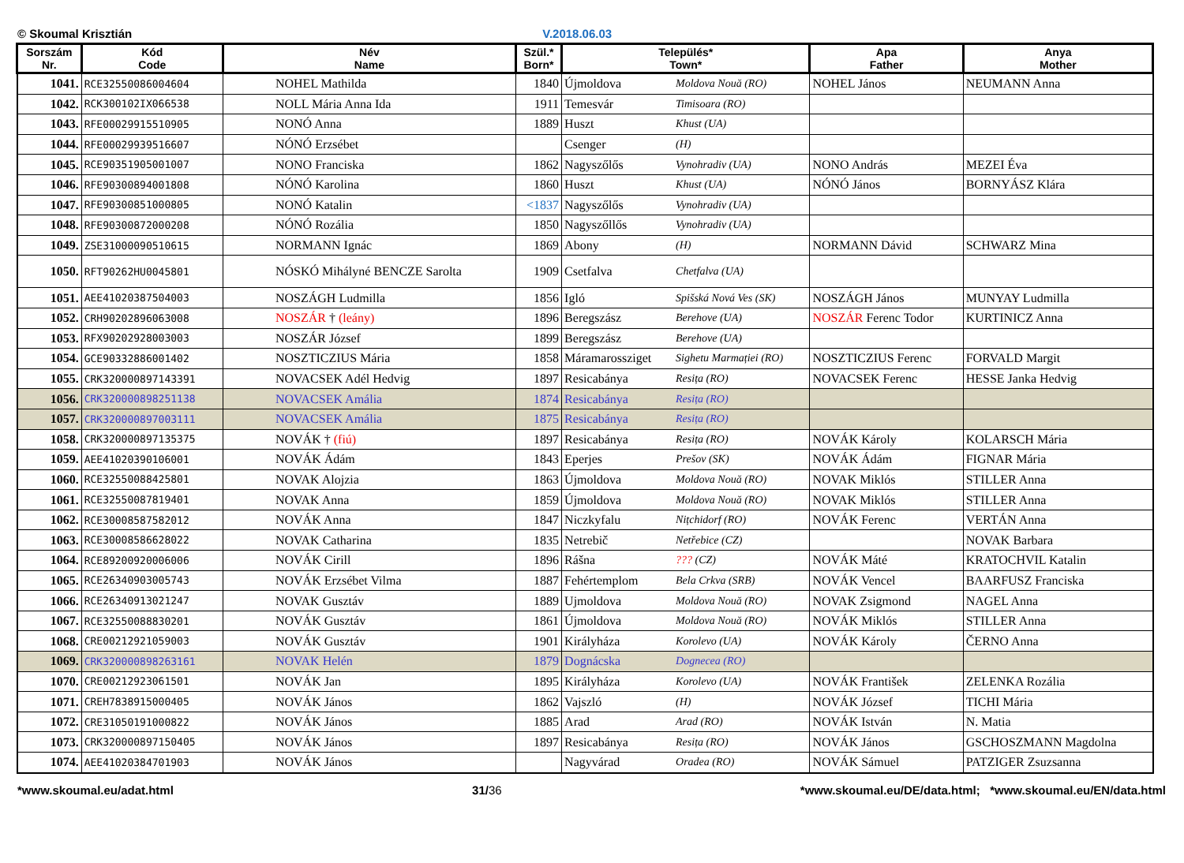© Skoumal Krisztián V.2018.06.03
| Sorszám Nr. | Kód Code | Név Name | Szül.* Born* | Település* Town* | | Apa Father | Anya Mother |
| --- | --- | --- | --- | --- | --- | --- | --- |
| 1041. | RCE32550086004604 | NOHEL Mathilda | 1840 | Újmoldova | Moldova Nouă (RO) | NOHEL János | NEUMANN Anna |
| 1042. | RCK300102IX066538 | NOLL Mária Anna Ida | 1911 | Temesvár | Timisoara (RO) | | |
| 1043. | RFE00029915510905 | NONÓ Anna | 1889 | Huszt | Khust (UA) | | |
| 1044. | RFE00029939516607 | NÓNÓ Erzsébet | | Csenger | (H) | | |
| 1045. | RCE90351905001007 | NONO Franciska | 1862 | Nagyszőlős | Vynohradiv (UA) | NONO András | MEZEI Éva |
| 1046. | RFE90300894001808 | NÓNÓ Karolina | 1860 | Huszt | Khust (UA) | NÓNÓ János | BORNYÁSZ Klára |
| 1047. | RFE90300851000805 | NONÓ Katalin | <1837 | Nagyszőlős | Vynohradiv (UA) | | |
| 1048. | RFE90300872000208 | NÓNÓ Rozália | 1850 | Nagyszőllős | Vynohradiv (UA) | | |
| 1049. | ZSE31000090510615 | NORMANN Ignác | 1869 | Abony | (H) | NORMANN Dávid | SCHWARZ Mina |
| 1050. | RFT90262HU0045801 | NÓSKÓ Mihályné BENCZE Sarolta | 1909 | Csetfalva | Chetfalva (UA) | | |
| 1051. | AEE41020387504003 | NOSZÁGH Ludmilla | 1856 | Igló | Spišská Nová Ves (SK) | NOSZÁGH János | MUNYAY Ludmilla |
| 1052. | CRH90202896063008 | NOSZÁR † (leány) | 1896 | Beregszász | Berehove (UA) | NOSZÁR Ferenc Todor | KURTINICZ Anna |
| 1053. | RFX90202928003003 | NOSZÁR József | 1899 | Beregszász | Berehove (UA) | | |
| 1054. | GCE90332886001402 | NOSZTICZIUS Mária | 1858 | Máramarossziget | Sighetu Marmației (RO) | NOSZTICZIUS Ferenc | FORVALD Margit |
| 1055. | CRK320000897143391 | NOVACSEK Adél Hedvig | 1897 | Resicabánya | Resița (RO) | NOVACSEK Ferenc | HESSE Janka Hedvig |
| 1056. | CRK320000898251138 | NOVACSEK Amália | 1874 | Resicabánya | Resița (RO) | | |
| 1057. | CRK320000897003111 | NOVACSEK Amália | 1875 | Resicabánya | Resița (RO) | | |
| 1058. | CRK320000897135375 | NOVÁK † (fiú) | 1897 | Resicabánya | Resița (RO) | NOVÁK Károly | KOLARSCH Mária |
| 1059. | AEE41020390106001 | NOVÁK Ádám | 1843 | Eperjes | Prešov (SK) | NOVÁK Ádám | FIGNAR Mária |
| 1060. | RCE32550088425801 | NOVAK Alojzia | 1863 | Újmoldova | Moldova Nouă (RO) | NOVAK Miklós | STILLER Anna |
| 1061. | RCE32550087819401 | NOVAK Anna | 1859 | Újmoldova | Moldova Nouă (RO) | NOVAK Miklós | STILLER Anna |
| 1062. | RCE30008587582012 | NOVÁK Anna | 1847 | Niczkyfalu | Nițchidorf (RO) | NOVÁK Ferenc | VERTÁN Anna |
| 1063. | RCE30008586628022 | NOVAK Catharina | 1835 | Netrebič | Netřebice (CZ) | | NOVAK Barbara |
| 1064. | RCE89200920006006 | NOVÁK Cirill | 1896 | Rášna | ??? (CZ) | NOVÁK Máté | KRATOCHVIL Katalin |
| 1065. | RCE26340903005743 | NOVÁK Erzsébet Vilma | 1887 | Fehértemplom | Bela Crkva (SRB) | NOVÁK Vencel | BAARFUSZ Franciska |
| 1066. | RCE26340913021247 | NOVAK Gusztáv | 1889 | Ujmoldova | Moldova Nouă (RO) | NOVAK Zsigmond | NAGEL Anna |
| 1067. | RCE32550088830201 | NOVÁK Gusztáv | 1861 | Újmoldova | Moldova Nouă (RO) | NOVÁK Miklós | STILLER Anna |
| 1068. | CRE00212921059003 | NOVÁK Gusztáv | 1901 | Királyháza | Korolevo (UA) | NOVÁK Károly | ČERNO Anna |
| 1069. | CRK320000898263161 | NOVAK Helén | 1879 | Dognácska | Dognecea (RO) | | |
| 1070. | CRE00212923061501 | NOVÁK Jan | 1895 | Királyháza | Korolevo (UA) | NOVÁK František | ZELENKA Rozália |
| 1071. | CREH7838915000405 | NOVÁK János | 1862 | Vajszló | (H) | NOVÁK József | TICHI Mária |
| 1072. | CRE31050191000822 | NOVÁK János | 1885 | Arad | Arad (RO) | NOVÁK István | N. Matia |
| 1073. | CRK320000897150405 | NOVÁK János | 1897 | Resicabánya | Resița (RO) | NOVÁK János | GSCHOSZMANN Magdolna |
| 1074. | AEE41020384701903 | NOVÁK János | | Nagyvárad | Oradea (RO) | NOVÁK Sámuel | PATZIGER Zsuzsanna |
*www.skoumal.eu/adat.html 31/36 *www.skoumal.eu/DE/data.html; *www.skoumal.eu/EN/data.html